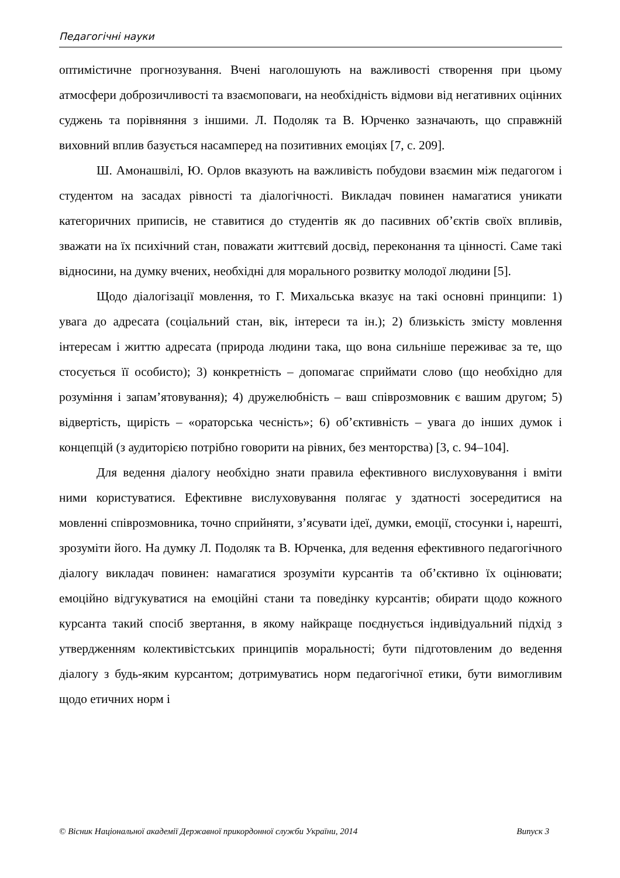Педагогічні науки
оптимістичне прогнозування. Вчені наголошують на важливості створення при цьому атмосфери доброзичливості та взаємоповаги, на необхідність відмови від негативних оцінних суджень та порівняння з іншими. Л. Подоляк та В. Юрченко зазначають, що справжній виховний вплив базується насамперед на позитивних емоціях [7, с. 209].
Ш. Амонашвілі, Ю. Орлов вказують на важливість побудови взаємин між педагогом і студентом на засадах рівності та діалогічності. Викладач повинен намагатися уникати категоричних приписів, не ставитися до студентів як до пасивних об’єктів своїх впливів, зважати на їх психічний стан, поважати життєвий досвід, переконання та цінності. Саме такі відносини, на думку вчених, необхідні для морального розвитку молодої людини [5].
Щодо діалогізації мовлення, то Г. Михальська вказує на такі основні принципи: 1) увага до адресата (соціальний стан, вік, інтереси та ін.); 2) близькість змісту мовлення інтересам і життю адресата (природа людини така, що вона сильніше переживає за те, що стосується її особисто); 3) конкретність – допомагає сприймати слово (що необхідно для розуміння і запам’ятовування); 4) дружелюбність – ваш співрозмовник є вашим другом; 5) відвертість, щирість – «ораторська чесність»; 6) об’єктивність – увага до інших думок і концепцій (з аудиторією потрібно говорити на рівних, без менторства) [3, с. 94–104].
Для ведення діалогу необхідно знати правила ефективного вислуховування і вміти ними користуватися. Ефективне вислуховування полягає у здатності зосередитися на мовленні співрозмовника, точно сприйняти, з’ясувати ідеї, думки, емоції, стосунки і, нарешті, зрозуміти його. На думку Л. Подоляк та В. Юрченка, для ведення ефективного педагогічного діалогу викладач повинен: намагатися зрозуміти курсантів та об’єктивно їх оцінювати; емоційно відгукуватися на емоційні стани та поведінку курсантів; обирати щодо кожного курсанта такий спосіб звертання, в якому найкраще поєднується індивідуальний підхід з утвердженням колективістських принципів моральності; бути підготовленим до ведення діалогу з будь-яким курсантом; дотримуватись норм педагогічної етики, бути вимогливим щодо етичних норм і
© Вісник Національної академії Державної прикордонної служби України, 2014 Випуск 3